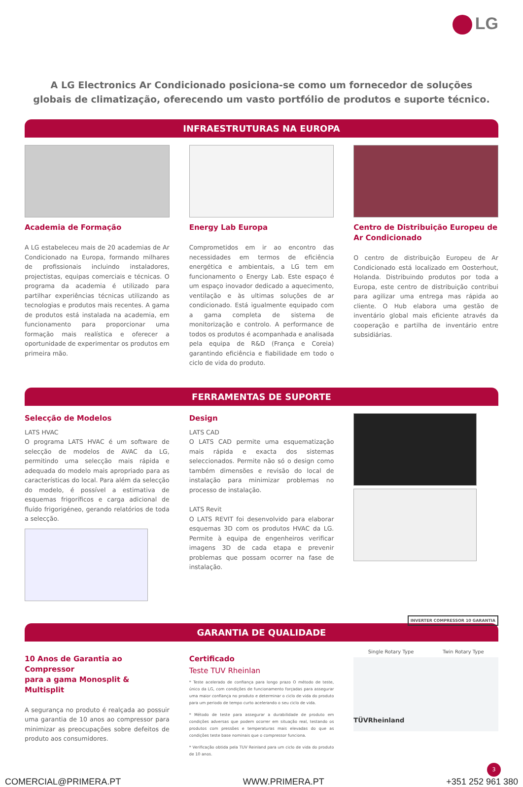LG
A LG Electronics Ar Condicionado posiciona-se como um fornecedor de soluções
globais de climatização, oferecendo um vasto portfólio de produtos e suporte técnico.
INFRAESTRUTURAS NA EUROPA
Academia de Formação
A LG estabeleceu mais de 20 academias de Ar Condicionado na Europa, formando milhares de profissionais incluindo instaladores, projectistas, equipas comerciais e técnicas. O programa da academia é utilizado para partilhar experiências técnicas utilizando as tecnologias e produtos mais recentes. A gama de produtos está instalada na academia, em funcionamento para proporcionar uma formação mais realística e oferecer a oportunidade de experimentar os produtos em primeira mão.
Energy Lab Europa
Comprometidos em ir ao encontro das necessidades em termos de eficiência energética e ambientais, a LG tem em funcionamento o Energy Lab. Este espaço é um espaço inovador dedicado a aquecimento, ventilação e às ultimas soluções de ar condicionado. Está igualmente equipado com a gama completa de sistema de monitorização e controlo. A performance de todos os produtos é acompanhada e analisada pela equipa de R&D (França e Coreia) garantindo eficiência e fiabilidade em todo o ciclo de vida do produto.
Centro de Distribuição Europeu de
Ar Condicionado
O centro de distribuição Europeu de Ar Condicionado está localizado em Oosterhout, Holanda. Distribuindo produtos por toda a Europa, este centro de distribuição contribui para agilizar uma entrega mas rápida ao cliente. O Hub elabora uma gestão de inventário global mais eficiente através da cooperação e partilha de inventário entre subsidiárias.
FERRAMENTAS DE SUPORTE
Selecção de Modelos
LATS HVAC
O programa LATS HVAC é um software de selecção de modelos de AVAC da LG, permitindo uma selecção mais rápida e adequada do modelo mais apropriado para as características do local. Para além da selecção do modelo, é possível a estimativa de esquemas frigoríficos e carga adicional de fluído frigorigéneo, gerando relatórios de toda a selecção.
Design
LATS CAD
O LATS CAD permite uma esquematização mais rápida e exacta dos sistemas seleccionados. Permite não só o design como também dimensões e revisão do local de instalação para minimizar problemas no processo de instalação.
LATS Revit
O LATS REVIT foi desenvolvido para elaborar esquemas 3D com os produtos HVAC da LG. Permite à equipa de engenheiros verificar imagens 3D de cada etapa e prevenir problemas que possam ocorrer na fase de instalação.
INVERTER COMPRESSOR 10 GARANTIA
GARANTIA DE QUALIDADE
10 Anos de Garantia ao Compressor
para a gama Monosplit & Multisplit
A segurança no produto é realçada ao possuir uma garantia de 10 anos ao compressor para minimizar as preocupações sobre defeitos de produto aos consumidores.
Certificado
Teste TUV Rheinlan
* Teste acelerado de confiança para longo prazo O método de teste, único da LG, com condições de funcionamento forçadas para assegurar uma maior confiança no produto e determinar o ciclo de vida do produto para um periodo de tempo curto acelerando o seu ciclo de vida.
* Método de teste para assegurar a durabilidade de produto em condições adversas que podem ocorrer em situação real, testando os produtos com pressões e temperaturas mais elevadas do que as condições teste base nominais que o compressor funciona.
* Verificação obtida pela TUV Reinland para um ciclo de vida do produto de 10 anos.
Single Rotary Type Twin Rotary Type
TÜVRheinland
3
COMERCIAL@PRIMERA.PT WWW.PRIMERA.PT +351 252 961 380